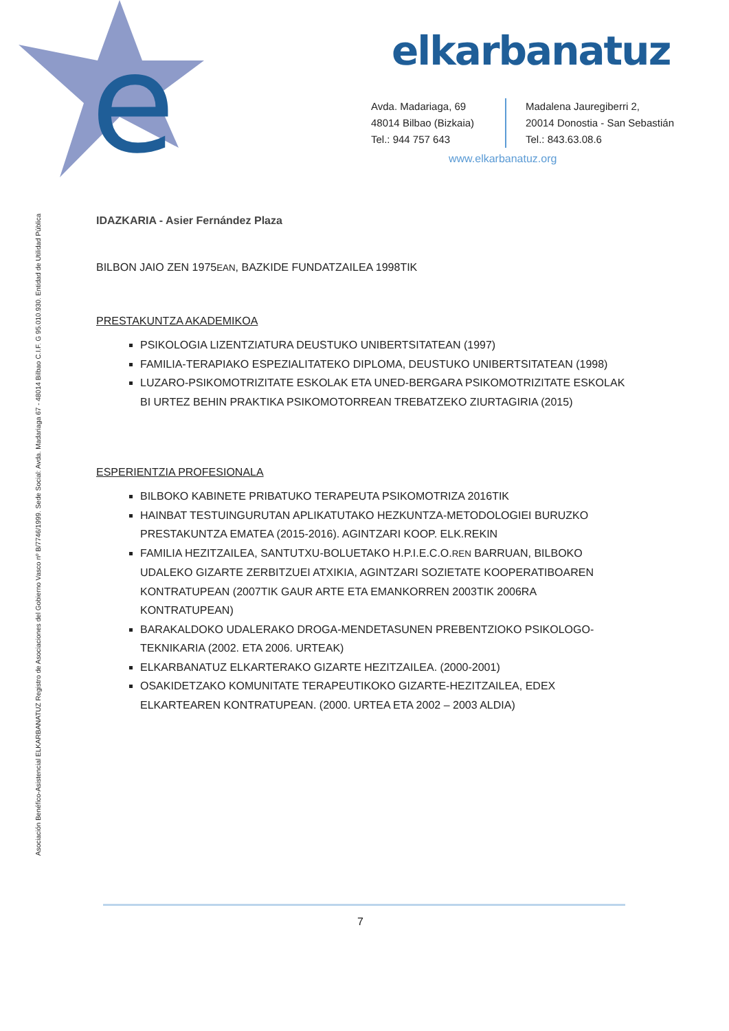e
elkarbanatuz
Avda. Madariaga, 69
48014 Bilbao (Bizkaia)
Tel.: 944 757 643
Madalena Jauregiberri 2,
20014 Donostia - San Sebastián
Tel.: 843.63.08.6
www.elkarbanatuz.org
Asociación Benéfico-Asistencial ELKARBANATUZ Registro de Asociaciones del Gobierno Vasco nº B/7746/1999. Sede Social: Avda. Madariaga 67 - 48014 Bilbao C.I.F. G 95.010.930. Entidad de Utilidad Pública
IDAZKARIA - Asier Fernández Plaza
BILBON JAIO ZEN 1975EAN, BAZKIDE FUNDATZAILEA 1998TIK
PRESTAKUNTZA AKADEMIKOA
PSIKOLOGIA LIZENTZIATURA DEUSTUKO UNIBERTSITATEAN (1997)
FAMILIA-TERAPIAKO ESPEZIALITATEKO DIPLOMA, DEUSTUKO UNIBERTSITATEAN (1998)
LUZARO-PSIKOMOTRIZITATE ESKOLAK ETA UNED-BERGARA PSIKOMOTRIZITATE ESKOLAK BI URTEZ BEHIN PRAKTIKA PSIKOMOTORREAN TREBATZEKO ZIURTAGIRIA (2015)
ESPERIENTZIA PROFESIONALA
BILBOKO KABINETE PRIBATUKO TERAPEUTA PSIKOMOTRIZA 2016TIK
HAINBAT TESTUINGURUTAN APLIKATUTAKO HEZKUNTZA-METODOLOGIEI BURUZKO PRESTAKUNTZA EMATEA (2015-2016). AGINTZARI KOOP. ELK.REKIN
FAMILIA HEZITZAILEA, SANTUTXU-BOLUETAKO H.P.I.E.C.O.REN BARRUAN, BILBOKO UDALEKO GIZARTE ZERBITZUEI ATXIKIA, AGINTZARI SOZIETATE KOOPERATIBOAREN KONTRATUPEAN (2007TIK GAUR ARTE ETA EMANKORREN 2003TIK 2006RA KONTRATUPEAN)
BARAKALDOKO UDALERAKO DROGA-MENDETASUNEN PREBENTZIOKO PSIKOLOGO-TEKNIKARIA (2002. ETA 2006. URTEAK)
ELKARBANATUZ ELKARTERAKO GIZARTE HEZITZAILEA. (2000-2001)
OSAKIDETZAKO KOMUNITATE TERAPEUTIKOKO GIZARTE-HEZITZAILEA, EDEX ELKARTEAREN KONTRATUPEAN. (2000. URTEA ETA 2002 – 2003 ALDIA)
7